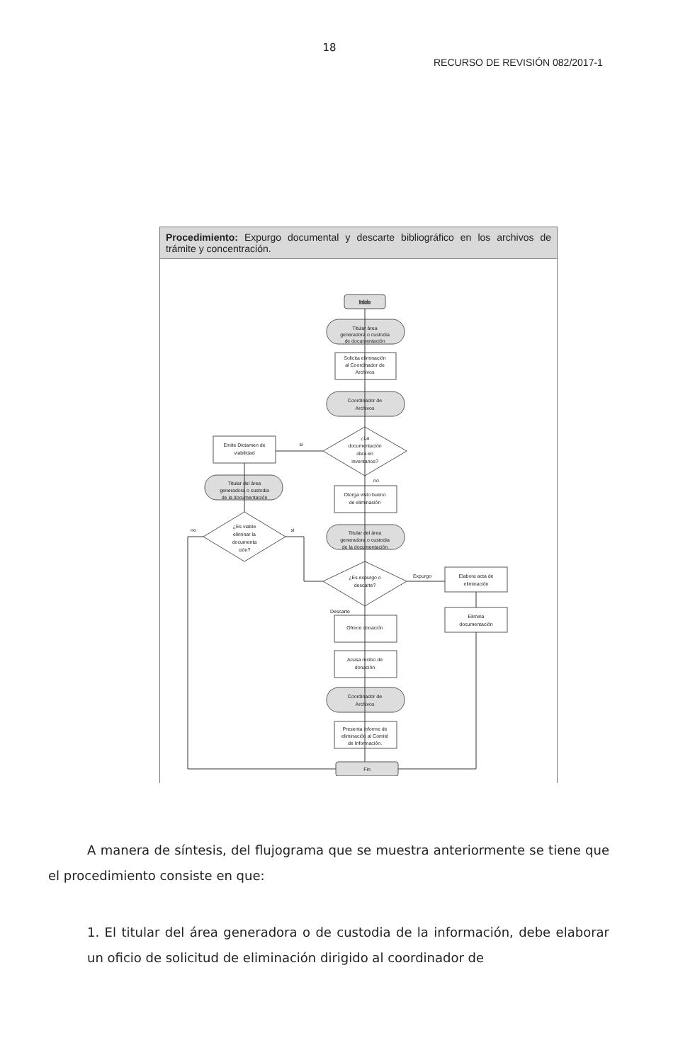18
RECURSO DE REVISIÓN 082/2017-1
Procedimiento: Expurgo documental y descarte bibliográfico en los archivos de trámite y concentración.
Inicio
Titular área
generadora o custodia
de documentación
Solicita eliminación
al Coordinador de
Archivos
Coordinador de
Archivos
¿La
documentación
obra en
inventarios?
si
no
Emite Dictamen de
viabilidad
Titular del área
generadora o custodia
de la documentación
¿Es viable
eliminar la
documenta
ción?
no
si
Otorga visto bueno
de eliminación
Titular del área
generadora o custodia
de la documentación
¿Es expurgo o
descarte?
Expurgo
Descarte
Elabora acta de
eliminación
Elimina
documentación
Ofrece donación
Acusa recibo de
donación
Coordinador de
Archivos
Presenta informe de
eliminación al Comité
de Información.
Fin
A manera de síntesis, del flujograma que se muestra anteriormente se tiene que el procedimiento consiste en que:
1. El titular del área generadora o de custodia de la información, debe elaborar un oficio de solicitud de eliminación dirigido al coordinador de